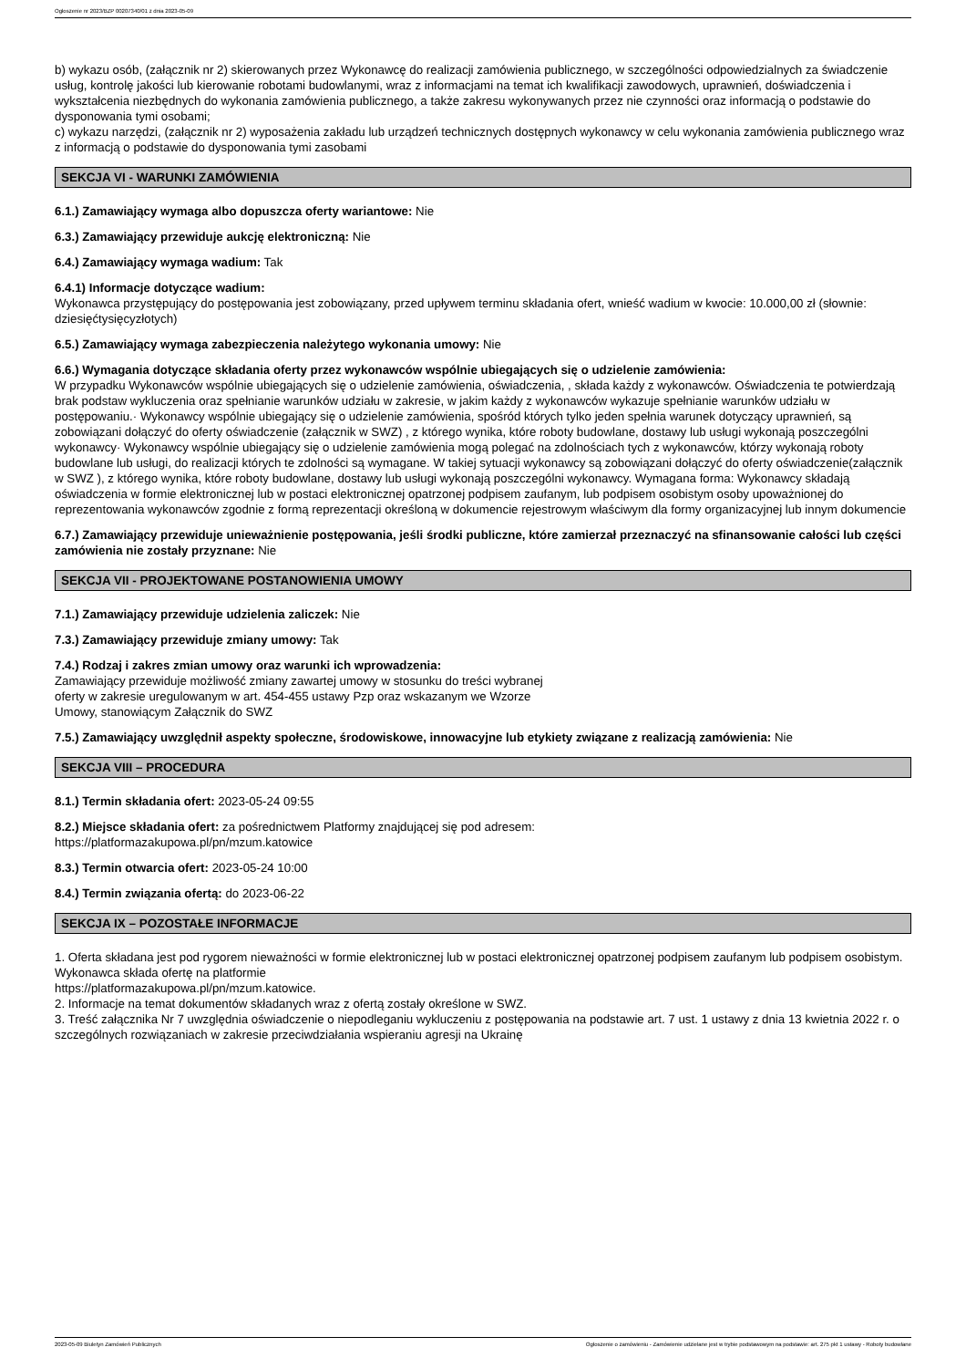Ogłoszenie nr 2023/BZP 00207340/01 z dnia 2023-05-09
b) wykazu osób, (załącznik nr 2) skierowanych przez Wykonawcę do realizacji zamówienia publicznego, w szczególności odpowiedzialnych za świadczenie usług, kontrolę jakości lub kierowanie robotami budowlanymi, wraz z informacjami na temat ich kwalifikacji zawodowych, uprawnień, doświadczenia i wykształcenia niezbędnych do wykonania zamówienia publicznego, a także zakresu wykonywanych przez nie czynności oraz informacją o podstawie do dysponowania tymi osobami;
c) wykazu narzędzi, (załącznik nr 2) wyposażenia zakładu lub urządzeń technicznych dostępnych wykonawcy w celu wykonania zamówienia publicznego wraz z informacją o podstawie do dysponowania tymi zasobami
SEKCJA VI - WARUNKI ZAMÓWIENIA
6.1.) Zamawiający wymaga albo dopuszcza oferty wariantowe: Nie
6.3.) Zamawiający przewiduje aukcję elektroniczną: Nie
6.4.) Zamawiający wymaga wadium: Tak
6.4.1) Informacje dotyczące wadium:
Wykonawca przystępujący do postępowania jest zobowiązany, przed upływem terminu składania ofert, wnieść wadium w kwocie: 10.000,00 zł (słownie: dziesięćtysięcyzłotych)
6.5.) Zamawiający wymaga zabezpieczenia należytego wykonania umowy: Nie
6.6.) Wymagania dotyczące składania oferty przez wykonawców wspólnie ubiegających się o udzielenie zamówienia:
W przypadku Wykonawców wspólnie ubiegających się o udzielenie zamówienia, oświadczenia, , składa każdy z wykonawców. Oświadczenia te potwierdzają brak podstaw wykluczenia oraz spełnianie warunków udziału w zakresie, w jakim każdy z wykonawców wykazuje spełnianie warunków udziału w postępowaniu.· Wykonawcy wspólnie ubiegający się o udzielenie zamówienia, spośród których tylko jeden spełnia warunek dotyczący uprawnień, są zobowiązani dołączyć do oferty oświadczenie (załącznik w SWZ) , z którego wynika, które roboty budowlane, dostawy lub usługi wykonają poszczególni wykonawcy· Wykonawcy wspólnie ubiegający się o udzielenie zamówienia mogą polegać na zdolnościach tych z wykonawców, którzy wykonają roboty budowlane lub usługi, do realizacji których te zdolności są wymagane. W takiej sytuacji wykonawcy są zobowiązani dołączyć do oferty oświadczenie(załącznik w SWZ ), z którego wynika, które roboty budowlane, dostawy lub usługi wykonają poszczególni wykonawcy. Wymagana forma: Wykonawcy składają oświadczenia w formie elektronicznej lub w postaci elektronicznej opatrzonej podpisem zaufanym, lub podpisem osobistym osoby upoważnionej do reprezentowania wykonawców zgodnie z formą reprezentacji określoną w dokumencie rejestrowym właściwym dla formy organizacyjnej lub innym dokumencie
6.7.) Zamawiający przewiduje unieważnienie postępowania, jeśli środki publiczne, które zamierzał przeznaczyć na sfinansowanie całości lub części zamówienia nie zostały przyznane: Nie
SEKCJA VII - PROJEKTOWANE POSTANOWIENIA UMOWY
7.1.) Zamawiający przewiduje udzielenia zaliczek: Nie
7.3.) Zamawiający przewiduje zmiany umowy: Tak
7.4.) Rodzaj i zakres zmian umowy oraz warunki ich wprowadzenia:
Zamawiający przewiduje możliwość zmiany zawartej umowy w stosunku do treści wybranej
oferty w zakresie uregulowanym w art. 454-455 ustawy Pzp oraz wskazanym we Wzorze
Umowy, stanowiącym Załącznik do SWZ
7.5.) Zamawiający uwzględnił aspekty społeczne, środowiskowe, innowacyjne lub etykiety związane z realizacją zamówienia: Nie
SEKCJA VIII – PROCEDURA
8.1.) Termin składania ofert: 2023-05-24 09:55
8.2.) Miejsce składania ofert: za pośrednictwem Platformy znajdującej się pod adresem:
https://platformazakupowa.pl/pn/mzum.katowice
8.3.) Termin otwarcia ofert: 2023-05-24 10:00
8.4.) Termin związania ofertą: do 2023-06-22
SEKCJA IX – POZOSTAŁE INFORMACJE
1. Oferta składana jest pod rygorem nieważności w formie elektronicznej lub w postaci elektronicznej opatrzonej podpisem zaufanym lub podpisem osobistym. Wykonawca składa ofertę na platformie
https://platformazakupowa.pl/pn/mzum.katowice.
2. Informacje na temat dokumentów składanych wraz z ofertą zostały określone w SWZ.
3. Treść załącznika Nr 7 uwzględnia oświadczenie o niepodleganiu wykluczeniu z postępowania na podstawie art. 7 ust. 1 ustawy z dnia 13 kwietnia 2022 r. o szczególnych rozwiązaniach w zakresie przeciwdziałania wspieraniu agresji na Ukrainę
2023-05-09 Biuletyn Zamówień Publicznych Ogłoszenie o zamówieniu - Zamówienie udzielane jest w trybie podstawowym na podstawie: art. 275 pkt 1 ustawy - Roboty budowlane